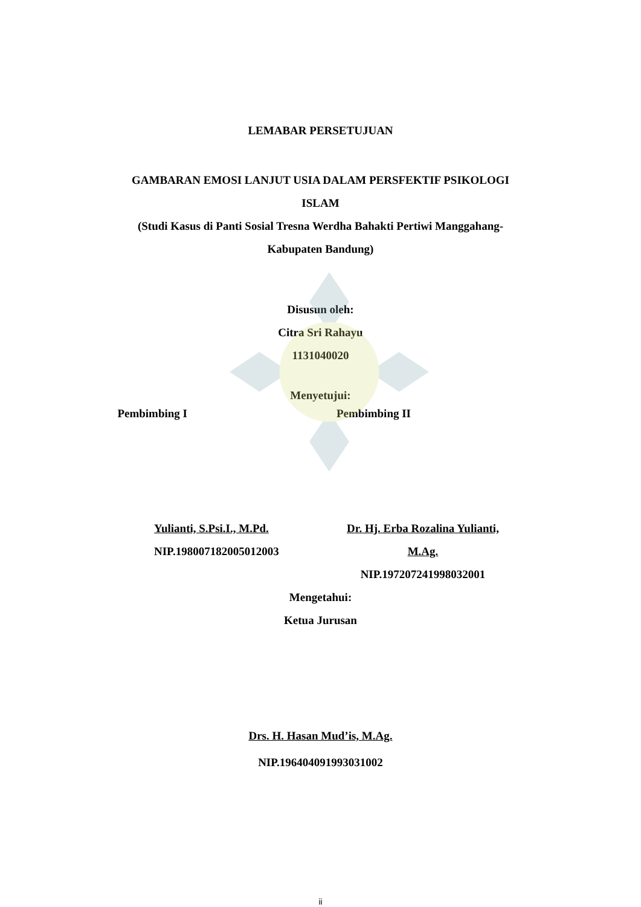LEMABAR PERSETUJUAN
GAMBARAN EMOSI LANJUT USIA DALAM PERSFEKTIF PSIKOLOGI
ISLAM
(Studi Kasus di Panti Sosial Tresna Werdha Bahakti Pertiwi Manggahang-
Kabupaten Bandung)
Disusun oleh:
Citra Sri Rahayu
1131040020
Menyetujui:
Pembimbing I Pembimbing II
Yulianti, S.Psi.I., M.Pd.
NIP.198007182005012003
Dr. Hj. Erba Rozalina Yulianti,
M.Ag.
NIP.197207241998032001
Mengetahui:
Ketua Jurusan
Drs. H. Hasan Mud’is, M.Ag.
NIP.196404091993031002
ii